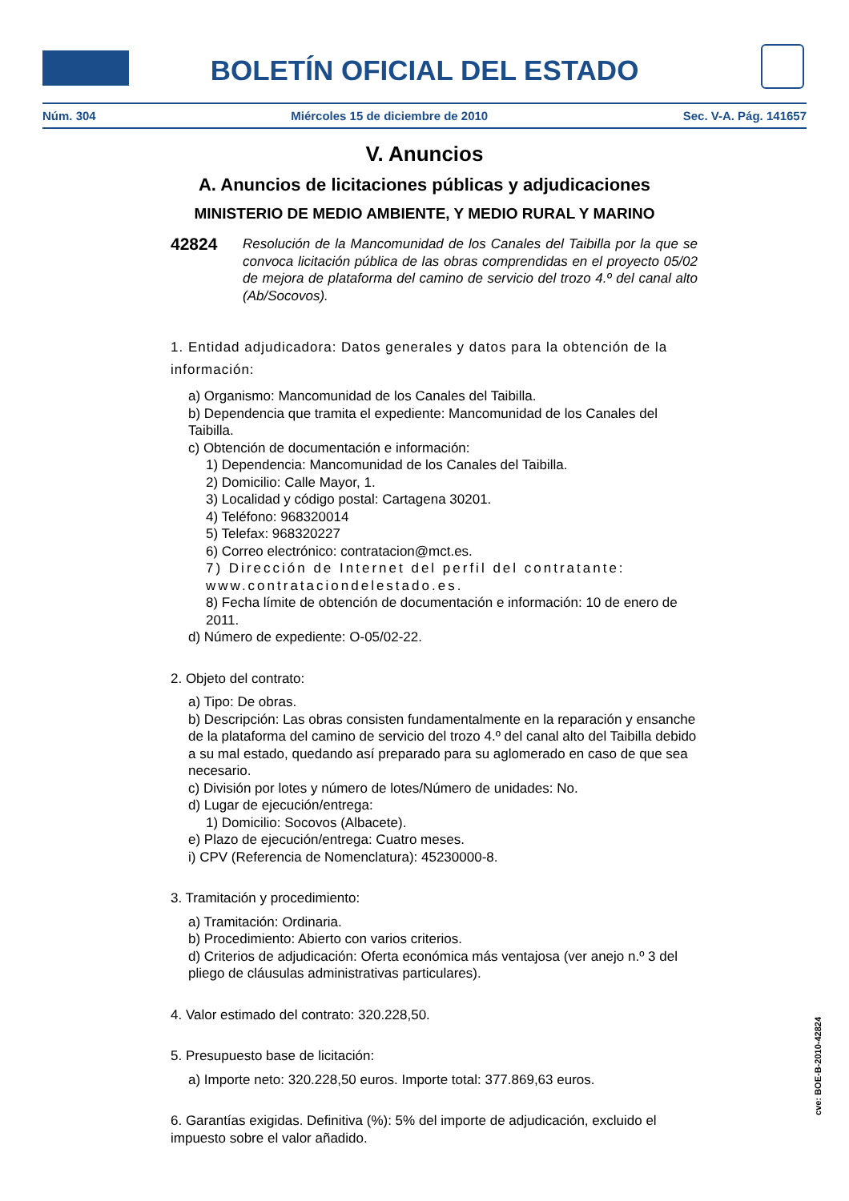BOLETÍN OFICIAL DEL ESTADO
Núm. 304 Miércoles 15 de diciembre de 2010 Sec. V-A. Pág. 141657
V. Anuncios
A. Anuncios de licitaciones públicas y adjudicaciones
MINISTERIO DE MEDIO AMBIENTE, Y MEDIO RURAL Y MARINO
42824
Resolución de la Mancomunidad de los Canales del Taibilla por la que se convoca licitación pública de las obras comprendidas en el proyecto 05/02 de mejora de plataforma del camino de servicio del trozo 4.º del canal alto (Ab/Socovos).
1. Entidad adjudicadora: Datos generales y datos para la obtención de la información:
a) Organismo: Mancomunidad de los Canales del Taibilla.
b) Dependencia que tramita el expediente: Mancomunidad de los Canales del Taibilla.
c) Obtención de documentación e información:
1) Dependencia: Mancomunidad de los Canales del Taibilla.
2) Domicilio: Calle Mayor, 1.
3) Localidad y código postal: Cartagena 30201.
4) Teléfono: 968320014
5) Telefax: 968320227
6) Correo electrónico: contratacion@mct.es.
7) Dirección de Internet del perfil del contratante: www.contrataciondelestado.es.
8) Fecha límite de obtención de documentación e información: 10 de enero de 2011.
d) Número de expediente: O-05/02-22.
2. Objeto del contrato:
a) Tipo: De obras.
b) Descripción: Las obras consisten fundamentalmente en la reparación y ensanche de la plataforma del camino de servicio del trozo 4.º del canal alto del Taibilla debido a su mal estado, quedando así preparado para su aglomerado en caso de que sea necesario.
c) División por lotes y número de lotes/Número de unidades: No.
d) Lugar de ejecución/entrega:
1) Domicilio: Socovos (Albacete).
e) Plazo de ejecución/entrega: Cuatro meses.
i) CPV (Referencia de Nomenclatura): 45230000-8.
3. Tramitación y procedimiento:
a) Tramitación: Ordinaria.
b) Procedimiento: Abierto con varios criterios.
d) Criterios de adjudicación: Oferta económica más ventajosa (ver anejo n.º 3 del pliego de cláusulas administrativas particulares).
4. Valor estimado del contrato: 320.228,50.
5. Presupuesto base de licitación:
a) Importe neto: 320.228,50 euros. Importe total: 377.869,63 euros.
6. Garantías exigidas. Definitiva (%): 5% del importe de adjudicación, excluido el impuesto sobre el valor añadido.
cve: BOE-B-2010-42824